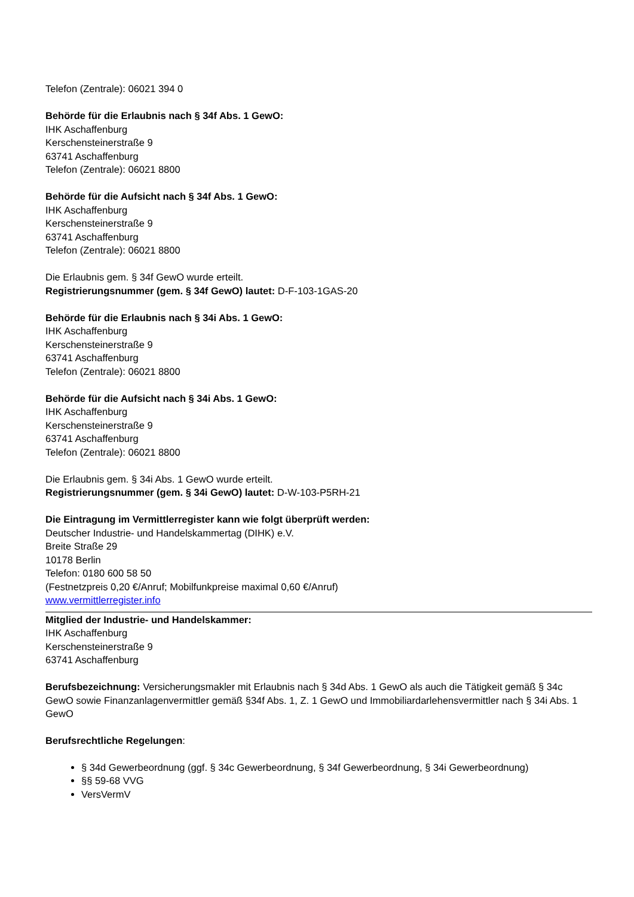Telefon (Zentrale): 06021 394 0
Behörde für die Erlaubnis nach § 34f Abs. 1 GewO:
IHK Aschaffenburg
Kerschensteinerstraße 9
63741 Aschaffenburg
Telefon (Zentrale): 06021 8800
Behörde für die Aufsicht nach § 34f Abs. 1 GewO:
IHK Aschaffenburg
Kerschensteinerstraße 9
63741 Aschaffenburg
Telefon (Zentrale): 06021 8800
Die Erlaubnis gem. § 34f GewO wurde erteilt.
Registrierungsnummer (gem. § 34f GewO) lautet: D-F-103-1GAS-20
Behörde für die Erlaubnis nach § 34i Abs. 1 GewO:
IHK Aschaffenburg
Kerschensteinerstraße 9
63741 Aschaffenburg
Telefon (Zentrale): 06021 8800
Behörde für die Aufsicht nach § 34i Abs. 1 GewO:
IHK Aschaffenburg
Kerschensteinerstraße 9
63741 Aschaffenburg
Telefon (Zentrale): 06021 8800
Die Erlaubnis gem. § 34i Abs. 1 GewO wurde erteilt.
Registrierungsnummer (gem. § 34i GewO) lautet: D-W-103-P5RH-21
Die Eintragung im Vermittlerregister kann wie folgt überprüft werden:
Deutscher Industrie- und Handelskammertag (DIHK) e.V.
Breite Straße 29
10178 Berlin
Telefon: 0180 600 58 50
(Festnetzpreis 0,20 €/Anruf; Mobilfunkpreise maximal 0,60 €/Anruf)
www.vermittlerregister.info
Mitglied der Industrie- und Handelskammer:
IHK Aschaffenburg
Kerschensteinerstraße 9
63741 Aschaffenburg
Berufsbezeichnung: Versicherungsmakler mit Erlaubnis nach § 34d Abs. 1 GewO als auch die Tätigkeit gemäß § 34c GewO sowie Finanzanlagenvermittler gemäß §34f Abs. 1, Z. 1 GewO und Immobiliardarlehensvermittler nach § 34i Abs. 1 GewO
Berufsrechtliche Regelungen:
§ 34d Gewerbeordnung (ggf. § 34c Gewerbeordnung, § 34f Gewerbeordnung, § 34i Gewerbeordnung)
§§ 59-68 VVG
VersVermV